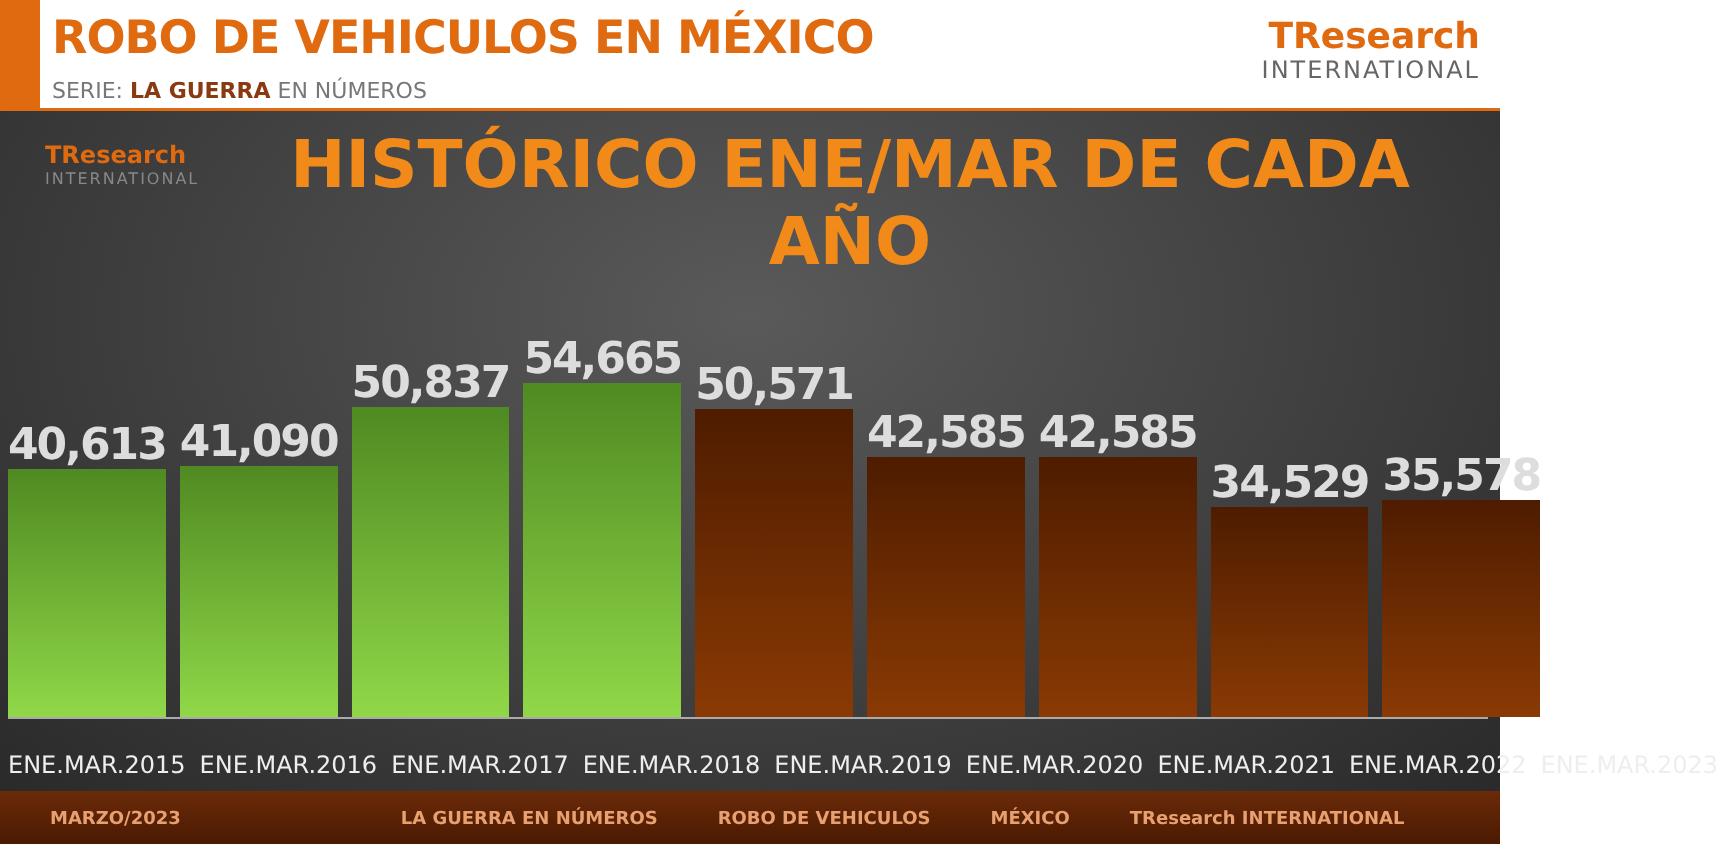ROBO DE VEHICULOS EN MÉXICO
SERIE: LA GUERRA EN NÚMEROS
TResearch
INTERNATIONAL
TResearch
INTERNATIONAL
HISTÓRICO ENE/MAR DE CADA AÑO
40,613
41,090
50,837
54,665
50,571
42,585
42,585
34,529
35,578
ENE.MAR.2015 ENE.MAR.2016 ENE.MAR.2017 ENE.MAR.2018 ENE.MAR.2019 ENE.MAR.2020 ENE.MAR.2021 ENE.MAR.2022 ENE.MAR.2023
MARZO/2023 LA GUERRA EN NÚMEROS ROBO DE VEHICULOS MÉXICO TResearch INTERNATIONAL